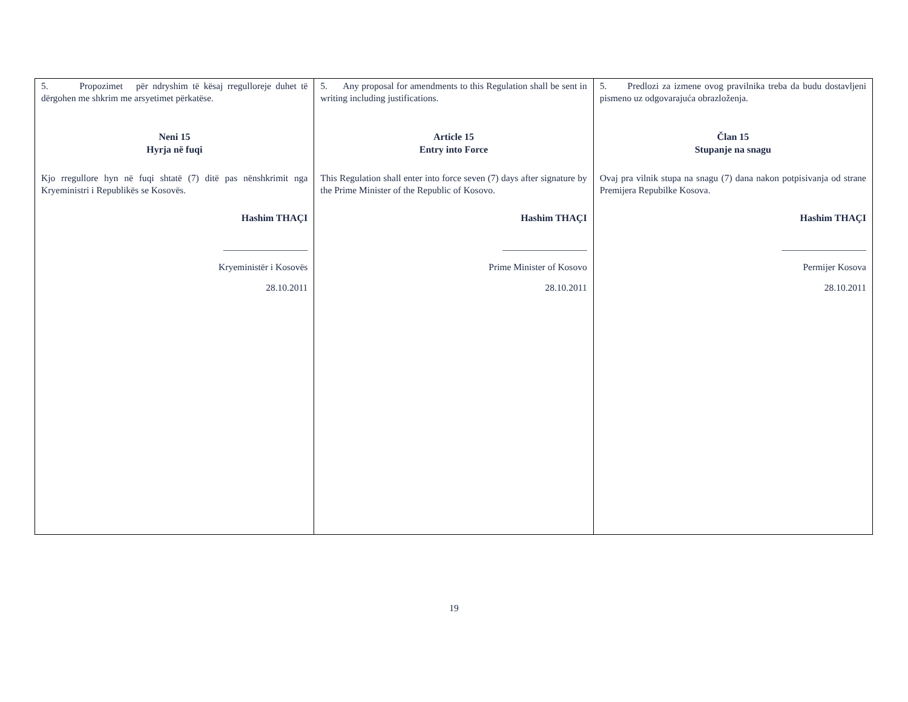| 5. Propozimet për ndryshim të kësaj rregulloreje duhet të dërgohen me shkrim me arsyetimet përkatëse. Neni 15 Hyrja në fuqi Kjo rregullore hyn në fuqi shtatë (7) ditë pas nënshkrimit nga Kryeministri i Republikës se Kosovës. Hashim THAÇI __________________ Kryeministër i Kosovës 28.10.2011 | 5. Any proposal for amendments to this Regulation shall be sent in writing including justifications. Article 15 Entry into Force This Regulation shall enter into force seven (7) days after signature by the Prime Minister of the Republic of Kosovo. Hashim THAÇI __________________ Prime Minister of Kosovo 28.10.2011 | 5. Predlozi za izmene ovog pravilnika treba da budu dostavljeni pismeno uz odgovarajuća obrazloženja. Član 15 Stupanje na snagu Ovaj pra vilnik stupa na snagu (7) dana nakon potpisivanja od strane Premijera Repubilke Kosova. Hashim THAÇI __________________ Permijer Kosova 28.10.2011 |
19